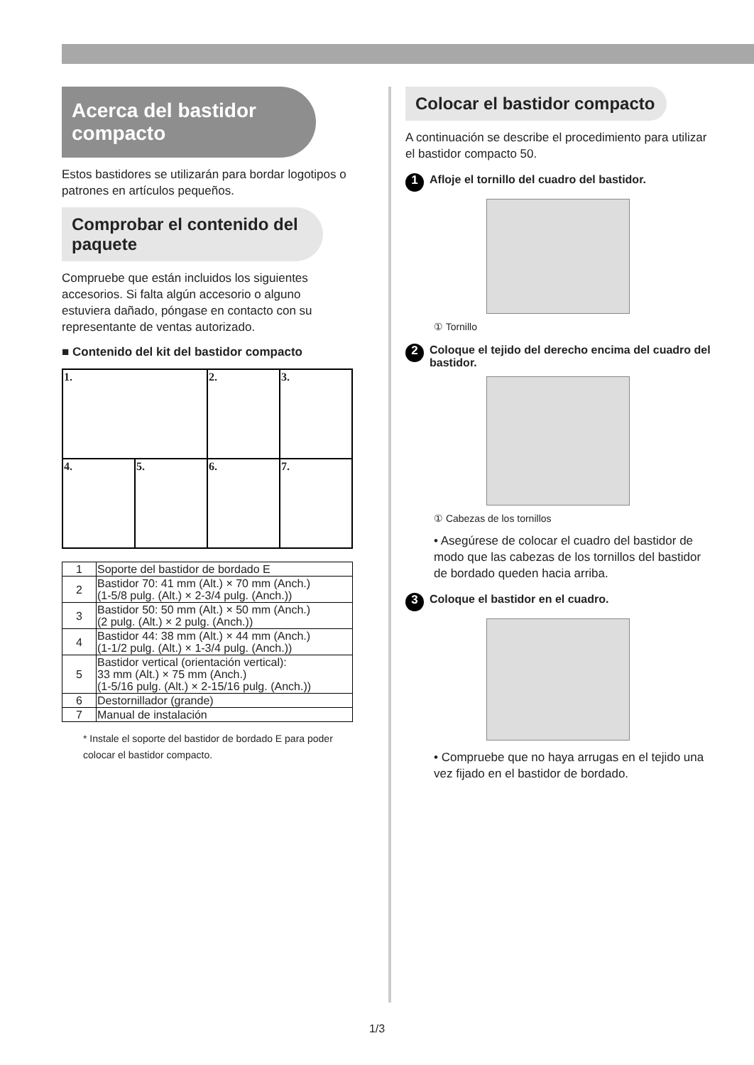Acerca del bastidor compacto
Estos bastidores se utilizarán para bordar logotipos o patrones en artículos pequeños.
Comprobar el contenido del paquete
Compruebe que están incluidos los siguientes accesorios. Si falta algún accesorio o alguno estuviera dañado, póngase en contacto con su representante de ventas autorizado.
■ Contenido del kit del bastidor compacto
| 1. | | 2. | 3. |
| 4. | 5. | 6. | 7. |
| 1 | Soporte del bastidor de bordado E |
| 2 | Bastidor 70: 41 mm (Alt.) × 70 mm (Anch.) (1-5/8 pulg. (Alt.) × 2-3/4 pulg. (Anch.)) |
| 3 | Bastidor 50: 50 mm (Alt.) × 50 mm (Anch.) (2 pulg. (Alt.) × 2 pulg. (Anch.)) |
| 4 | Bastidor 44: 38 mm (Alt.) × 44 mm (Anch.) (1-1/2 pulg. (Alt.) × 1-3/4 pulg. (Anch.)) |
| 5 | Bastidor vertical (orientación vertical): 33 mm (Alt.) × 75 mm (Anch.) (1-5/16 pulg. (Alt.) × 2-15/16 pulg. (Anch.)) |
| 6 | Destornillador (grande) |
| 7 | Manual de instalación |
* Instale el soporte del bastidor de bordado E para poder colocar el bastidor compacto.
Colocar el bastidor compacto
A continuación se describe el procedimiento para utilizar el bastidor compacto 50.
1 Afloje el tornillo del cuadro del bastidor.
① Tornillo
2 Coloque el tejido del derecho encima del cuadro del bastidor.
① Cabezas de los tornillos
• Asegúrese de colocar el cuadro del bastidor de modo que las cabezas de los tornillos del bastidor de bordado queden hacia arriba.
3 Coloque el bastidor en el cuadro.
• Compruebe que no haya arrugas en el tejido una vez fijado en el bastidor de bordado.
1/3